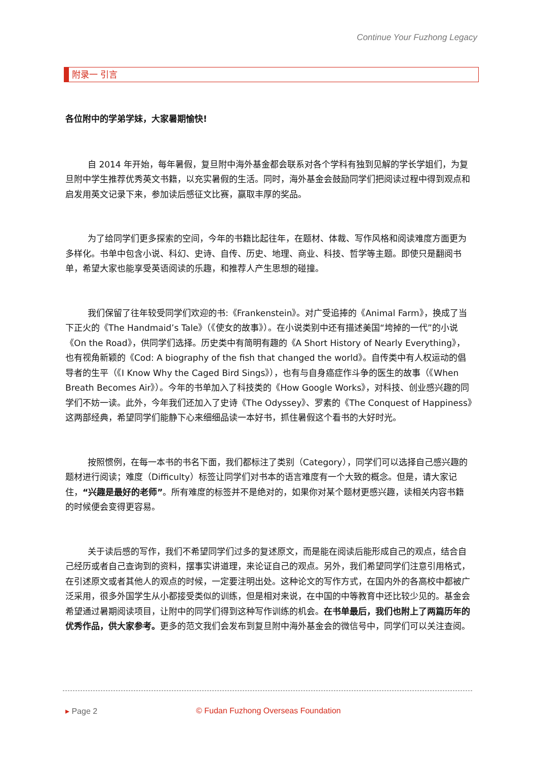Continue Your Fuzhong Legacy
附录一 引言
各位附中的学弟学妹，大家暑期愉快!
自 2014 年开始，每年暑假，复旦附中海外基金都会联系对各个学科有独到见解的学长学姐们，为复旦附中学生推荐优秀英文书籍，以充实暑假的生活。同时，海外基金会鼓励同学们把阅读过程中得到观点和启发用英文记录下来，参加读后感征文比赛，赢取丰厚的奖品。
为了给同学们更多探索的空间，今年的书籍比起往年，在题材、体裁、写作风格和阅读难度方面更为多样化。书单中包含小说、科幻、史诗、自传、历史、地理、商业、科技、哲学等主题。即使只是翻阅书单，希望大家也能享受英语阅读的乐趣，和推荐人产生思想的碰撞。
我们保留了往年较受同学们欢迎的书:《Frankenstein》。对广受追捧的《Animal Farm》，换成了当下正火的《The Handmaid’s Tale》（《使女的故事》）。在小说类别中还有描述美国“垮掉的一代”的小说《On the Road》，供同学们选择。历史类中有简明有趣的《A Short History of Nearly Everything》，也有视角新颖的《Cod: A biography of the fish that changed the world》。自传类中有人权运动的倡导者的生平（《I Know Why the Caged Bird Sings》），也有与自身癌症作斗争的医生的故事（《When Breath Becomes Air》）。今年的书单加入了科技类的《How Google Works》，对科技、创业感兴趣的同学们不妨一读。此外，今年我们还加入了史诗《The Odyssey》、罗素的《The Conquest of Happiness》这两部经典，希望同学们能静下心来细细品读一本好书，抓住暑假这个看书的大好时光。
按照惯例，在每一本书的书名下面，我们都标注了类别（Category），同学们可以选择自己感兴趣的题材进行阅读；难度（Difficulty）标签让同学们对书本的语言难度有一个大致的概念。但是，请大家记住，“兴趣是最好的老师”。所有难度的标签并不是绝对的，如果你对某个题材更感兴趣，读相关内容书籍的时候便会变得更容易。
关于读后感的写作，我们不希望同学们过多的复述原文，而是能在阅读后能形成自己的观点，结合自己经历或者自己查询到的资料，摆事实讲道理，来论证自己的观点。另外，我们希望同学们注意引用格式，在引述原文或者其他人的观点的时候，一定要注明出处。这种论文的写作方式，在国内外的各高校中都被广泛采用，很多外国学生从小都接受类似的训练，但是相对来说，在中国的中等教育中还比较少见的。基金会希望通过暑期阅读项目，让附中的同学们得到这种写作训练的机会。在书单最后，我们也附上了两篇历年的优秀作品，供大家参考。更多的范文我们会发布到复旦附中海外基金会的微信号中，同学们可以关注查阅。
▸ Page 2 © Fudan Fuzhong Overseas Foundation